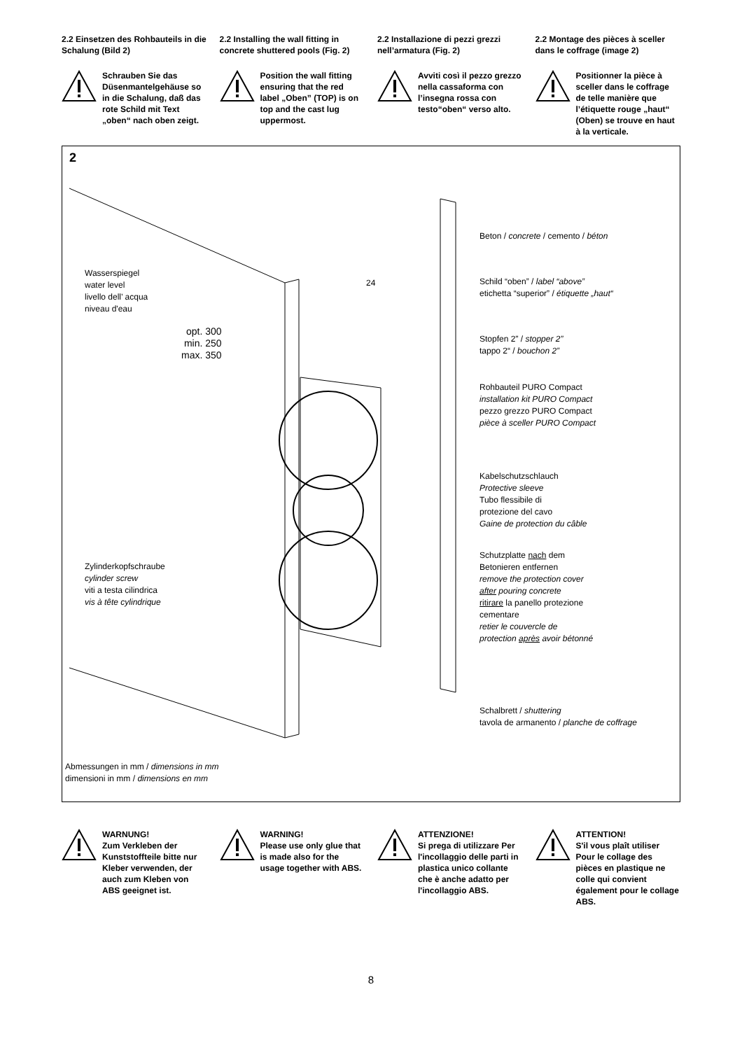2.2 Einsetzen des Rohbauteils in die Schalung (Bild 2)
Schrauben Sie das Düsenmantelgehäuse so in die Schalung, daß das rote Schild mit Text „oben“ nach oben zeigt.
2.2 Installing the wall fitting in concrete shuttered pools (Fig. 2)
Position the wall fitting ensuring that the red label „Oben” (TOP) is on top and the cast lug uppermost.
2.2 Installazione di pezzi grezzi nell’armatura (Fig. 2)
Avviti così il pezzo grezzo nella cassaforma con l’insegna rossa con testo“oben“ verso alto.
2.2 Montage des pièces à sceller dans le coffrage (image 2)
Positionner la pièce à sceller dans le coffrage de telle manière que l’étiquette rouge „haut“ (Oben) se trouve en haut à la verticale.
2
Beton / concrete / cemento / béton
24
Schild “oben” / label “above”
etichetta “superior” / étiquette „haut“
Wasserspiegel
water level
livello dell’ acqua
niveau d'eau
opt. 300
min. 250
max. 350
Stopfen 2” / stopper 2”
tappo 2“ / bouchon 2”
Rohbauteil PURO Compact
installation kit PURO Compact
pezzo grezzo PURO Compact
pièce à sceller PURO Compact
Kabelschutzschlauch
Protective sleeve
Tubo flessibile di
protezione del cavo
Gaine de protection du câble
Zylinderkopfschraube
cylinder screw
viti a testa cilindrica
vis à tête cylindrique
Schutzplatte nach dem
Betonieren entfernen
remove the protection cover
after pouring concrete
ritirare la panello protezione
cementare
retier le couvercle de
protection après avoir bétonné
Schalbrett / shuttering
tavola de armanento / planche de coffrage
Abmessungen in mm / dimensions in mm
dimensioni in mm / dimensions en mm
WARNUNG!
Zum Verkleben der Kunststoffteile bitte nur Kleber verwenden, der auch zum Kleben von ABS geeignet ist.
WARNING!
Please use only glue that is made also for the usage together with ABS.
ATTENZIONE!
Si prega di utilizzare Per l'incollaggio delle parti in plastica unico collante che è anche adatto per l'incollaggio ABS.
ATTENTION!
S'il vous plaît utiliser Pour le collage des pièces en plastique ne colle qui convient également pour le collage ABS.
8